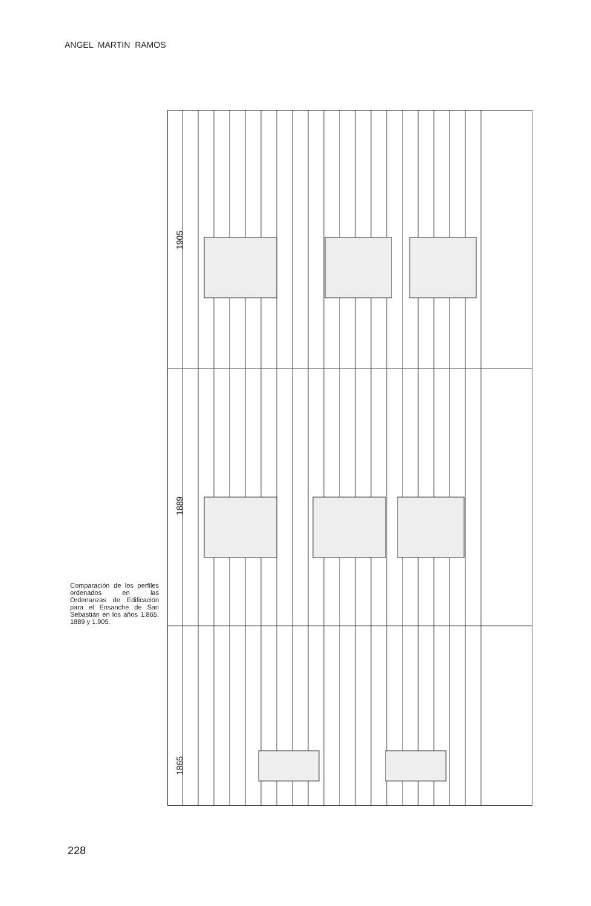ANGEL MARTIN RAMOS
1905
1889
1865
Comparación de los perfiles ordenados en las Ordenanzas de Edificación para el Ensanche de San Sebastián en los años 1.865, 1889 y 1.905.
228